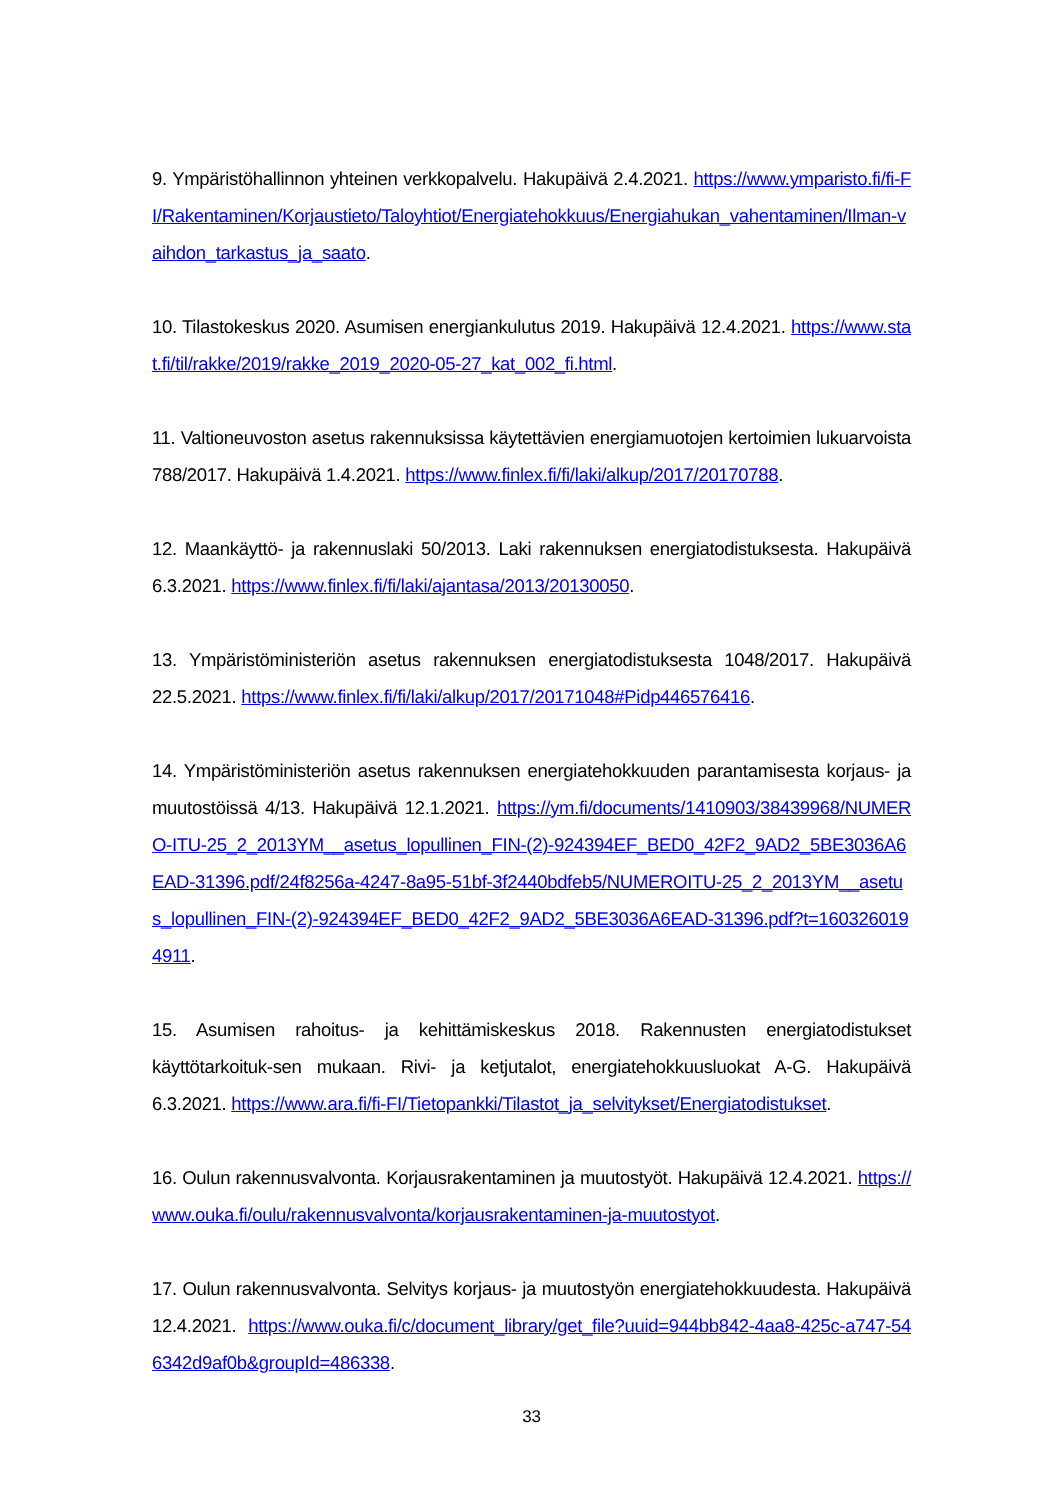9. Ympäristöhallinnon yhteinen verkkopalvelu. Hakupäivä 2.4.2021. https://www.ymparisto.fi/fi-FI/Rakentaminen/Korjaustieto/Taloyhtiot/Energiatehokkuus/Energiahukan_vahentaminen/Ilman-vaihdon_tarkastus_ja_saato.
10. Tilastokeskus 2020. Asumisen energiankulutus 2019. Hakupäivä 12.4.2021. https://www.stat.fi/til/rakke/2019/rakke_2019_2020-05-27_kat_002_fi.html.
11. Valtioneuvoston asetus rakennuksissa käytettävien energiamuotojen kertoimien lukuarvoista 788/2017. Hakupäivä 1.4.2021. https://www.finlex.fi/fi/laki/alkup/2017/20170788.
12. Maankäyttö- ja rakennuslaki 50/2013. Laki rakennuksen energiatodistuksesta. Hakupäivä 6.3.2021. https://www.finlex.fi/fi/laki/ajantasa/2013/20130050.
13. Ympäristöministeriön asetus rakennuksen energiatodistuksesta 1048/2017. Hakupäivä 22.5.2021. https://www.finlex.fi/fi/laki/alkup/2017/20171048#Pidp446576416.
14. Ympäristöministeriön asetus rakennuksen energiatehokkuuden parantamisesta korjaus- ja muutostöissä 4/13. Hakupäivä 12.1.2021. https://ym.fi/documents/1410903/38439968/NUMERO-ITU-25_2_2013YM__asetus_lopullinen_FIN-(2)-924394EF_BED0_42F2_9AD2_5BE3036A6EAD-31396.pdf/24f8256a-4247-8a95-51bf-3f2440bdfeb5/NUMEROITU-25_2_2013YM__asetus_lopullinen_FIN-(2)-924394EF_BED0_42F2_9AD2_5BE3036A6EAD-31396.pdf?t=1603260194911.
15. Asumisen rahoitus- ja kehittämiskeskus 2018. Rakennusten energiatodistukset käyttötarkoituk-sen mukaan. Rivi- ja ketjutalot, energiatehokkuusluokat A-G. Hakupäivä 6.3.2021. https://www.ara.fi/fi-FI/Tietopankki/Tilastot_ja_selvitykset/Energiatodistukset.
16. Oulun rakennusvalvonta. Korjausrakentaminen ja muutostyöt. Hakupäivä 12.4.2021. https://www.ouka.fi/oulu/rakennusvalvonta/korjausrakentaminen-ja-muutostyot.
17. Oulun rakennusvalvonta. Selvitys korjaus- ja muutostyön energiatehokkuudesta. Hakupäivä 12.4.2021. https://www.ouka.fi/c/document_library/get_file?uuid=944bb842-4aa8-425c-a747-546342d9af0b&groupId=486338.
33